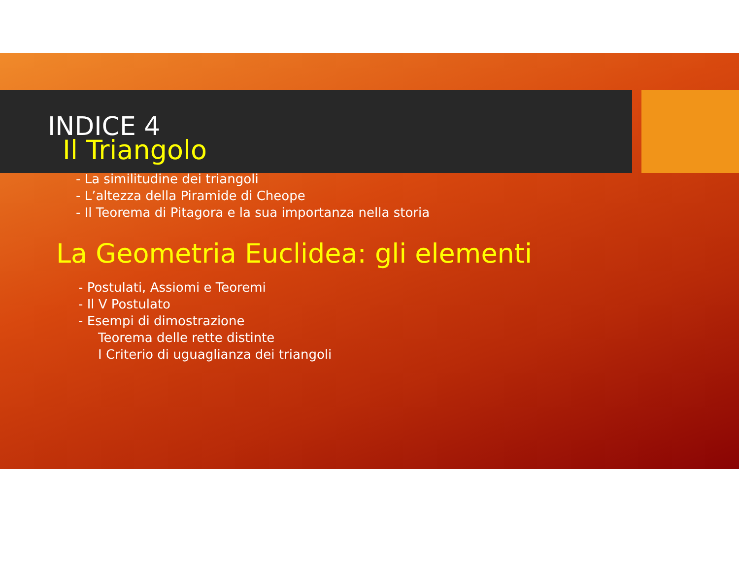INDICE 4
Il Triangolo
- La similitudine dei triangoli
- L’altezza della Piramide di Cheope
- Il Teorema di Pitagora e la sua importanza nella storia
La Geometria Euclidea: gli elementi
- Postulati, Assiomi e Teoremi
- Il V Postulato
- Esempi di dimostrazione
Teorema delle rette distinte
I Criterio di uguaglianza dei triangoli